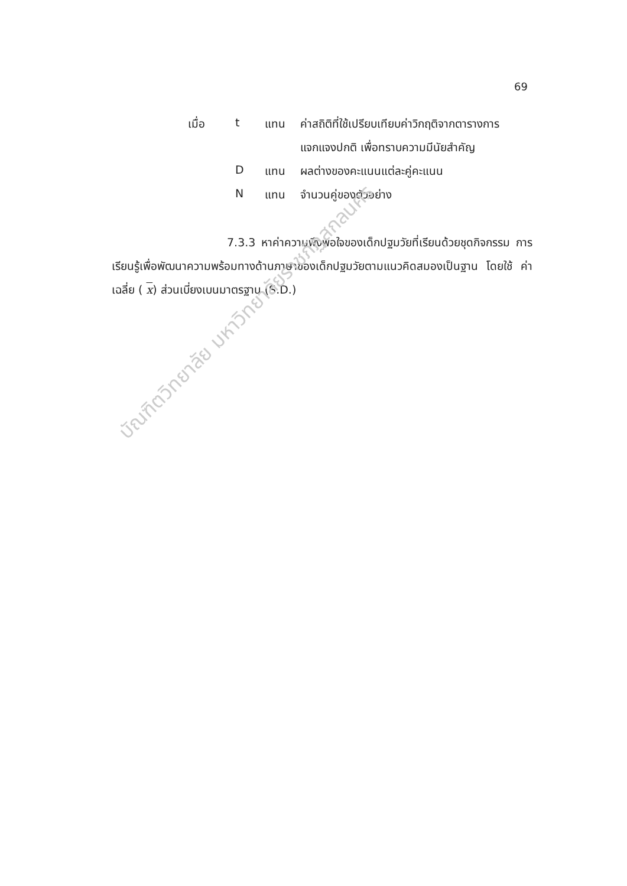69
| เมื่อ | t | แทน | ค่าสถิติที่ใช้เปรียบเทียบค่าวิกฤติจากตารางการ |
| | | | แจกแจงปกติ เพื่อทราบความมีนัยสำคัญ |
| | D | แทน | ผลต่างของคะแนนแต่ละคู่คะแนน |
| | N | แทน | จำนวนคู่ของตัวอย่าง |
7.3.3 หาค่าความพึงพอใจของเด็กปฐมวัยที่เรียนด้วยชุดกิจกรรม การเรียนรู้เพื่อพัฒนาความพร้อมทางด้านภาษาของเด็กปฐมวัยตามแนวคิดสมองเป็นฐาน โดยใช้ ค่าเฉลี่ย ( x) ส่วนเบี่ยงเบนมาตรฐาน (S.D.)
บัณฑิตวิทยาลัย มหาวิทยาลัยราชภัฏสกลนคร